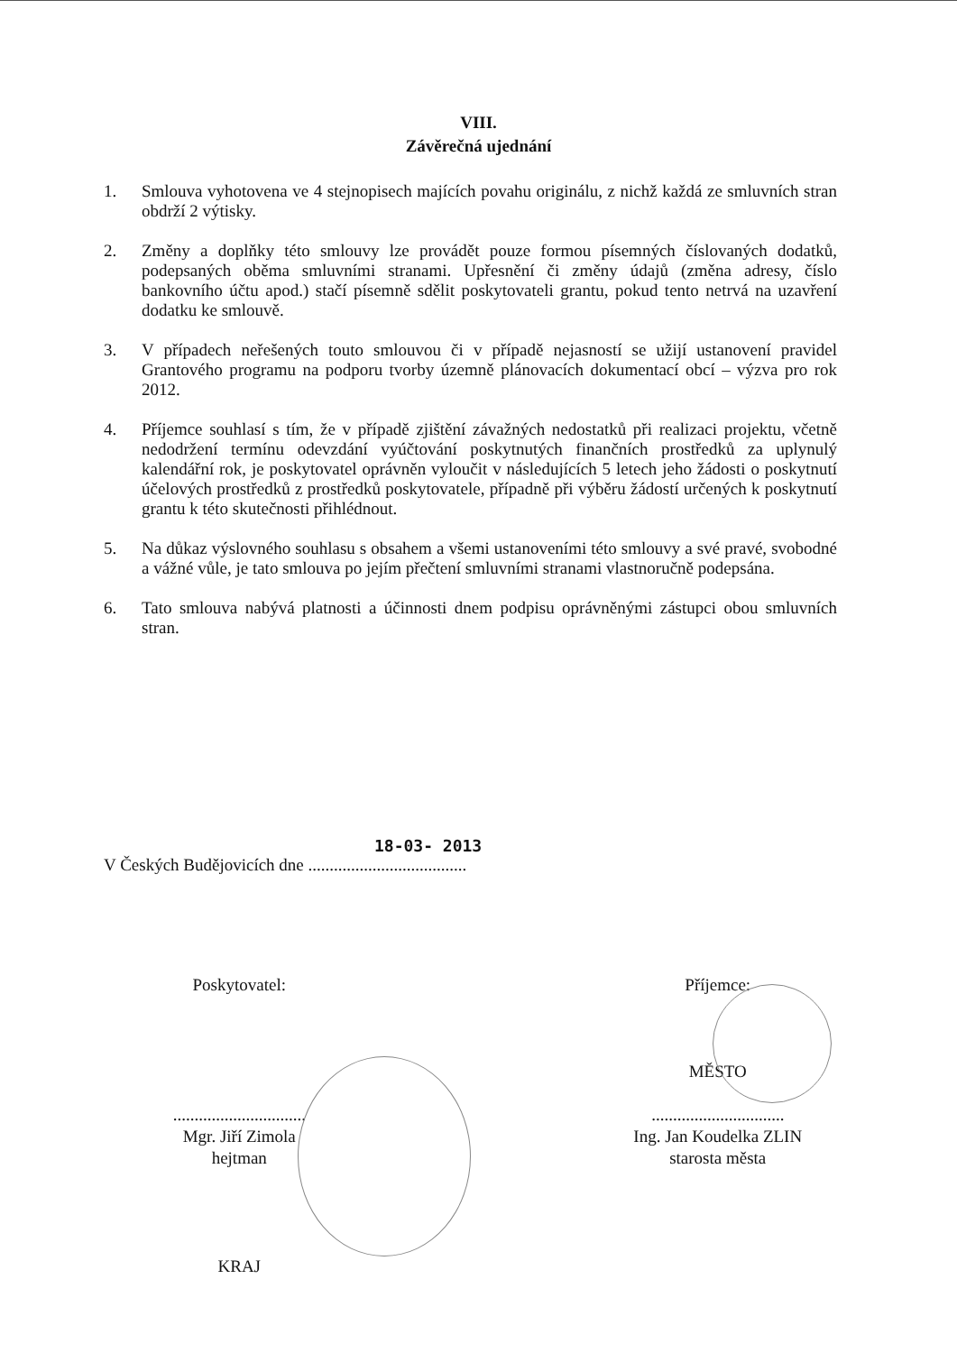VIII.
Závěrečná ujednání
1. Smlouva vyhotovena ve 4 stejnopisech majících povahu originálu, z nichž každá ze smluvních stran obdrží 2 výtisky.
2. Změny a doplňky této smlouvy lze provádět pouze formou písemných číslovaných dodatků, podepsaných oběma smluvními stranami. Upřesnění či změny údajů (změna adresy, číslo bankovního účtu apod.) stačí písemně sdělit poskytovateli grantu, pokud tento netrvá na uzavření dodatku ke smlouvě.
3. V případech neřešených touto smlouvou či v případě nejasností se užijí ustanovení pravidel Grantového programu na podporu tvorby územně plánovacích dokumentací obcí – výzva pro rok 2012.
4. Příjemce souhlasí s tím, že v případě zjištění závažných nedostatků při realizaci projektu, včetně nedodržení termínu odevzdání vyúčtování poskytnutých finančních prostředků za uplynulý kalendářní rok, je poskytovatel oprávněn vyloučit v následujících 5 letech jeho žádosti o poskytnutí účelových prostředků z prostředků poskytovatele, případně při výběru žádostí určených k poskytnutí grantu k této skutečnosti přihlédnout.
5. Na důkaz výslovného souhlasu s obsahem a všemi ustanoveními této smlouvy a své pravé, svobodné a vážné vůle, je tato smlouva po jejím přečtení smluvními stranami vlastnoručně podepsána.
6. Tato smlouva nabývá platnosti a účinnosti dnem podpisu oprávněnými zástupci obou smluvních stran.
18-03- 2013
V Českých Budějovicích dne .....................................
Poskytovatel:
...............................
Mgr. Jiří Zimola
hejtman
KRAJ
Příjemce:
MĚSTO
...............................
Ing. Jan Koudelka ZLIN
starosta města